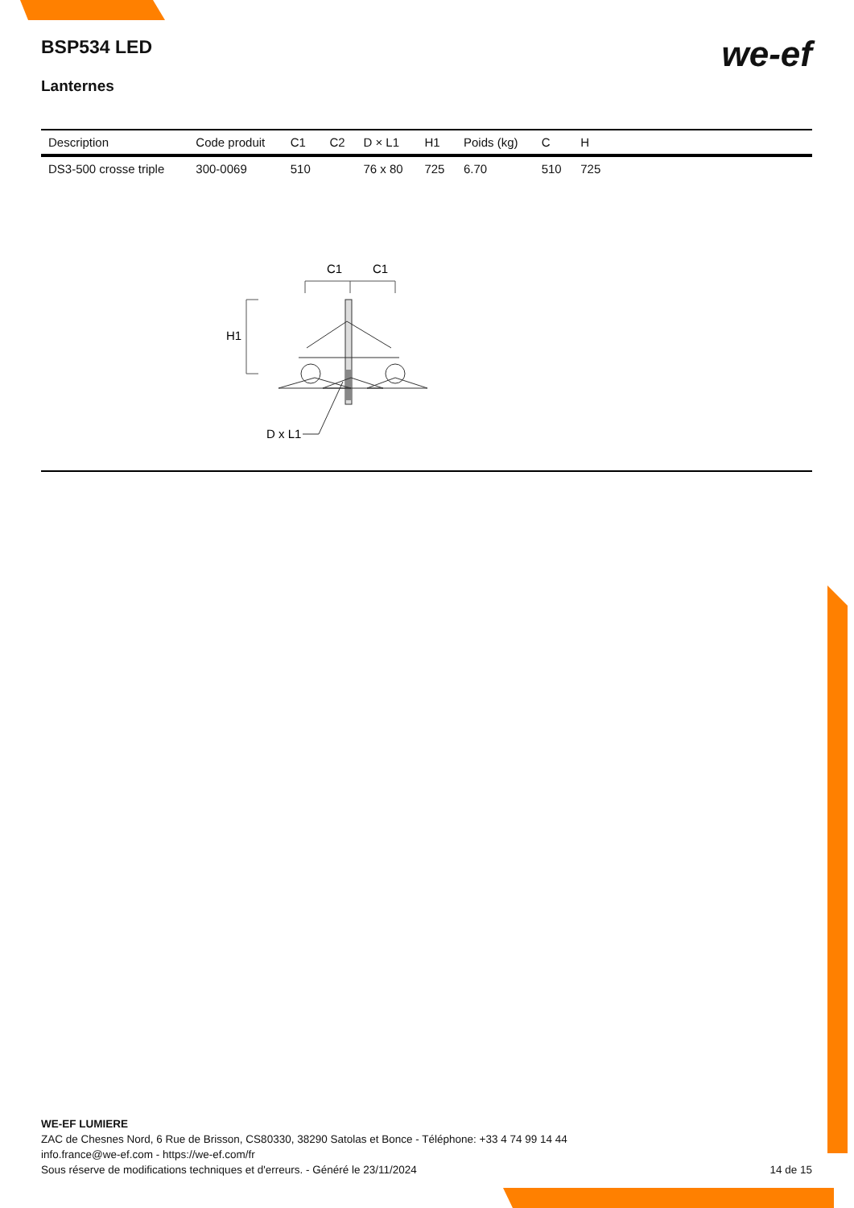we-ef
BSP534 LED
Lanternes
| Description | Code produit | C1 | C2 | D × L1 | H1 | Poids (kg) | C | H | |
| --- | --- | --- | --- | --- | --- | --- | --- | --- | --- |
| DS3-500 crosse triple | 300-0069 | 510 | | 76 x 80 | 725 | 6.70 | 510 | 725 | |
C1
C1
H1
D x L1
WE-EF LUMIERE
ZAC de Chesnes Nord, 6 Rue de Brisson, CS80330, 38290 Satolas et Bonce - Téléphone: +33 4 74 99 14 44
info.france@we-ef.com - https://we-ef.com/fr
Sous réserve de modifications techniques et d'erreurs. - Généré le 23/11/2024 14 de 15